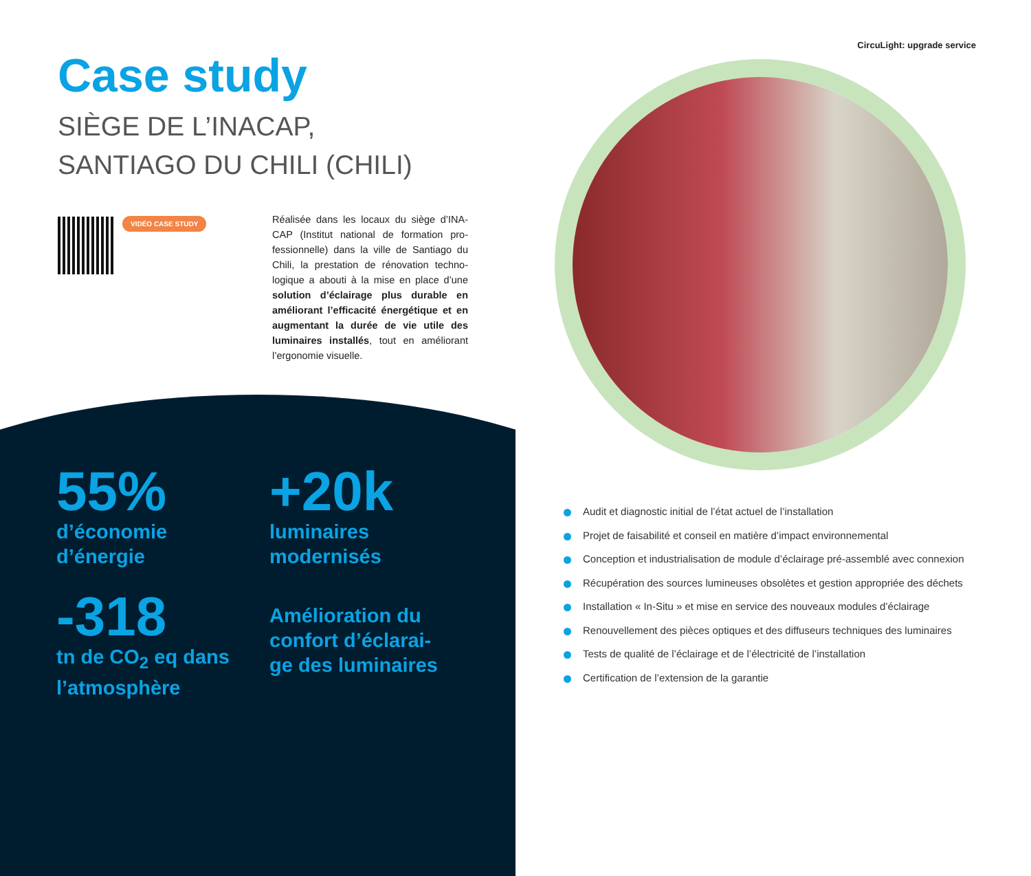CircuLight: upgrade service
Case study
SIÈGE DE L’INACAP,
SANTIAGO DU CHILI (CHILI)
VIDÉO CASE STUDY
Réalisée dans les locaux du siège d’INA-CAP (Institut national de formation pro-fessionnelle) dans la ville de Santiago du Chili, la prestation de rénovation techno-logique a abouti à la mise en place d’une solution d’éclairage plus durable en améliorant l’efficacité énergétique et en augmentant la durée de vie utile des luminaires installés, tout en améliorant l’ergonomie visuelle.
55%
d’économie
d’énergie
+20k
luminaires
modernisés
-318
tn de CO<sub>2</sub> eq dans
l’atmosphère
Amélioration du
confort d’éclarai-
ge des luminaires
Audit et diagnostic initial de l’état actuel de l’installation
Projet de faisabilité et conseil en matière d’impact environnemental
Conception et industrialisation de module d’éclairage pré-assemblé avec connexion
Récupération des sources lumineuses obsolètes et gestion appropriée des déchets
Installation « In-Situ » et mise en service des nouveaux modules d’éclairage
Renouvellement des pièces optiques et des diffuseurs techniques des luminaires
Tests de qualité de l’éclairage et de l’électricité de l’installation
Certification de l’extension de la garantie